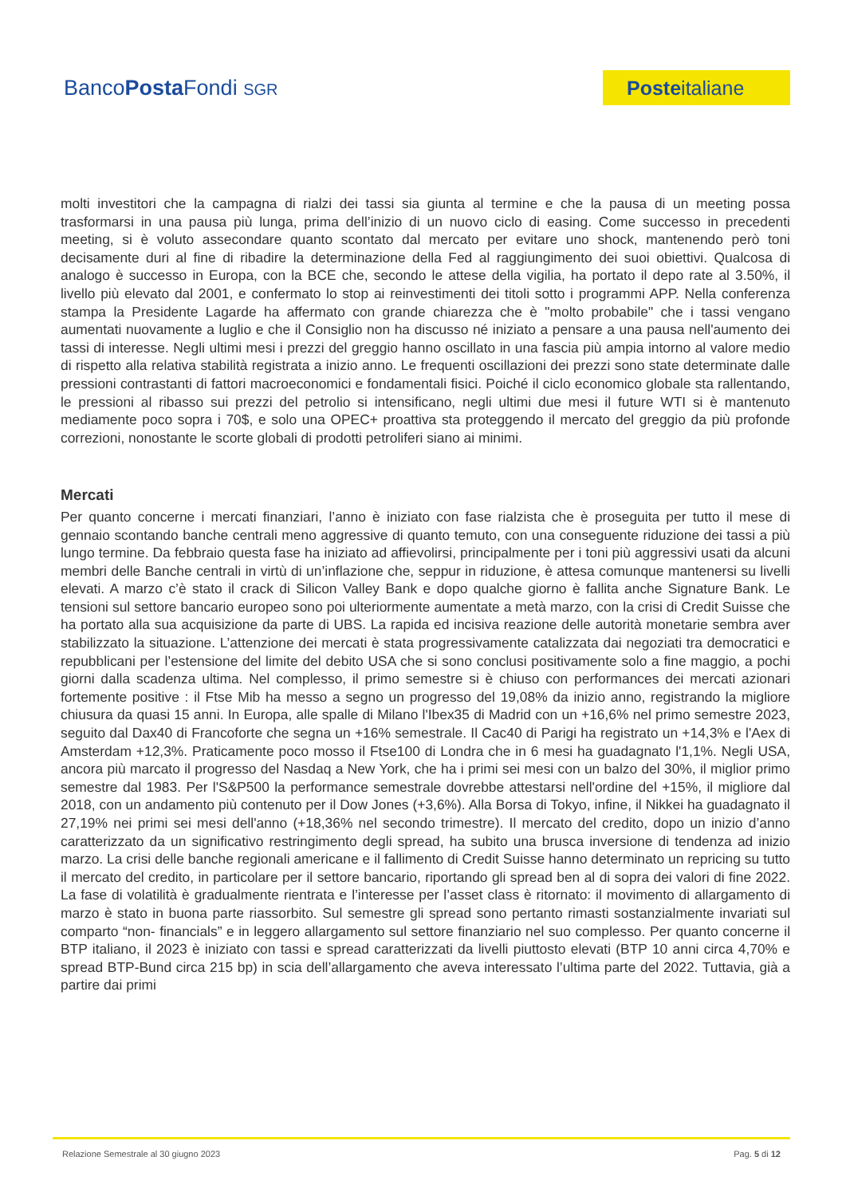BancoPosta Fondi SGR
Posteitaliane
molti investitori che la campagna di rialzi dei tassi sia giunta al termine e che la pausa di un meeting possa trasformarsi in una pausa più lunga, prima dell’inizio di un nuovo ciclo di easing. Come successo in precedenti meeting, si è voluto assecondare quanto scontato dal mercato per evitare uno shock, mantenendo però toni decisamente duri al fine di ribadire la determinazione della Fed al raggiungimento dei suoi obiettivi. Qualcosa di analogo è successo in Europa, con la BCE che, secondo le attese della vigilia, ha portato il depo rate al 3.50%, il livello più elevato dal 2001, e confermato lo stop ai reinvestimenti dei titoli sotto i programmi APP. Nella conferenza stampa la Presidente Lagarde ha affermato con grande chiarezza che è "molto probabile" che i tassi vengano aumentati nuovamente a luglio e che il Consiglio non ha discusso né iniziato a pensare a una pausa nell'aumento dei tassi di interesse. Negli ultimi mesi i prezzi del greggio hanno oscillato in una fascia più ampia intorno al valore medio di rispetto alla relativa stabilità registrata a inizio anno. Le frequenti oscillazioni dei prezzi sono state determinate dalle pressioni contrastanti di fattori macroeconomici e fondamentali fisici. Poiché il ciclo economico globale sta rallentando, le pressioni al ribasso sui prezzi del petrolio si intensificano, negli ultimi due mesi il future WTI si è mantenuto mediamente poco sopra i 70$, e solo una OPEC+ proattiva sta proteggendo il mercato del greggio da più profonde correzioni, nonostante le scorte globali di prodotti petroliferi siano ai minimi.
Mercati
Per quanto concerne i mercati finanziari, l’anno è iniziato con fase rialzista che è proseguita per tutto il mese di gennaio scontando banche centrali meno aggressive di quanto temuto, con una conseguente riduzione dei tassi a più lungo termine. Da febbraio questa fase ha iniziato ad affievolirsi, principalmente per i toni più aggressivi usati da alcuni membri delle Banche centrali in virtù di un’inflazione che, seppur in riduzione, è attesa comunque mantenersi su livelli elevati. A marzo c’è stato il crack di Silicon Valley Bank e dopo qualche giorno è fallita anche Signature Bank. Le tensioni sul settore bancario europeo sono poi ulteriormente aumentate a metà marzo, con la crisi di Credit Suisse che ha portato alla sua acquisizione da parte di UBS. La rapida ed incisiva reazione delle autorità monetarie sembra aver stabilizzato la situazione. L’attenzione dei mercati è stata progressivamente catalizzata dai negoziati tra democratici e repubblicani per l’estensione del limite del debito USA che si sono conclusi positivamente solo a fine maggio, a pochi giorni dalla scadenza ultima. Nel complesso, il primo semestre si è chiuso con performances dei mercati azionari fortemente positive : il Ftse Mib ha messo a segno un progresso del 19,08% da inizio anno, registrando la migliore chiusura da quasi 15 anni. In Europa, alle spalle di Milano l'Ibex35 di Madrid con un +16,6% nel primo semestre 2023, seguito dal Dax40 di Francoforte che segna un +16% semestrale. Il Cac40 di Parigi ha registrato un +14,3% e l'Aex di Amsterdam +12,3%. Praticamente poco mosso il Ftse100 di Londra che in 6 mesi ha guadagnato l'1,1%. Negli USA, ancora più marcato il progresso del Nasdaq a New York, che ha i primi sei mesi con un balzo del 30%, il miglior primo semestre dal 1983. Per l'S&P500 la performance semestrale dovrebbe attestarsi nell'ordine del +15%, il migliore dal 2018, con un andamento più contenuto per il Dow Jones (+3,6%). Alla Borsa di Tokyo, infine, il Nikkei ha guadagnato il 27,19% nei primi sei mesi dell'anno (+18,36% nel secondo trimestre). Il mercato del credito, dopo un inizio d’anno caratterizzato da un significativo restringimento degli spread, ha subito una brusca inversione di tendenza ad inizio marzo. La crisi delle banche regionali americane e il fallimento di Credit Suisse hanno determinato un repricing su tutto il mercato del credito, in particolare per il settore bancario, riportando gli spread ben al di sopra dei valori di fine 2022. La fase di volatilità è gradualmente rientrata e l’interesse per l’asset class è ritornato: il movimento di allargamento di marzo è stato in buona parte riassorbito. Sul semestre gli spread sono pertanto rimasti sostanzialmente invariati sul comparto “non- financials” e in leggero allargamento sul settore finanziario nel suo complesso. Per quanto concerne il BTP italiano, il 2023 è iniziato con tassi e spread caratterizzati da livelli piuttosto elevati (BTP 10 anni circa 4,70% e spread BTP-Bund circa 215 bp) in scia dell’allargamento che aveva interessato l’ultima parte del 2022. Tuttavia, già a partire dai primi
Relazione Semestrale al 30 giugno 2023 Pag. 5 di 12